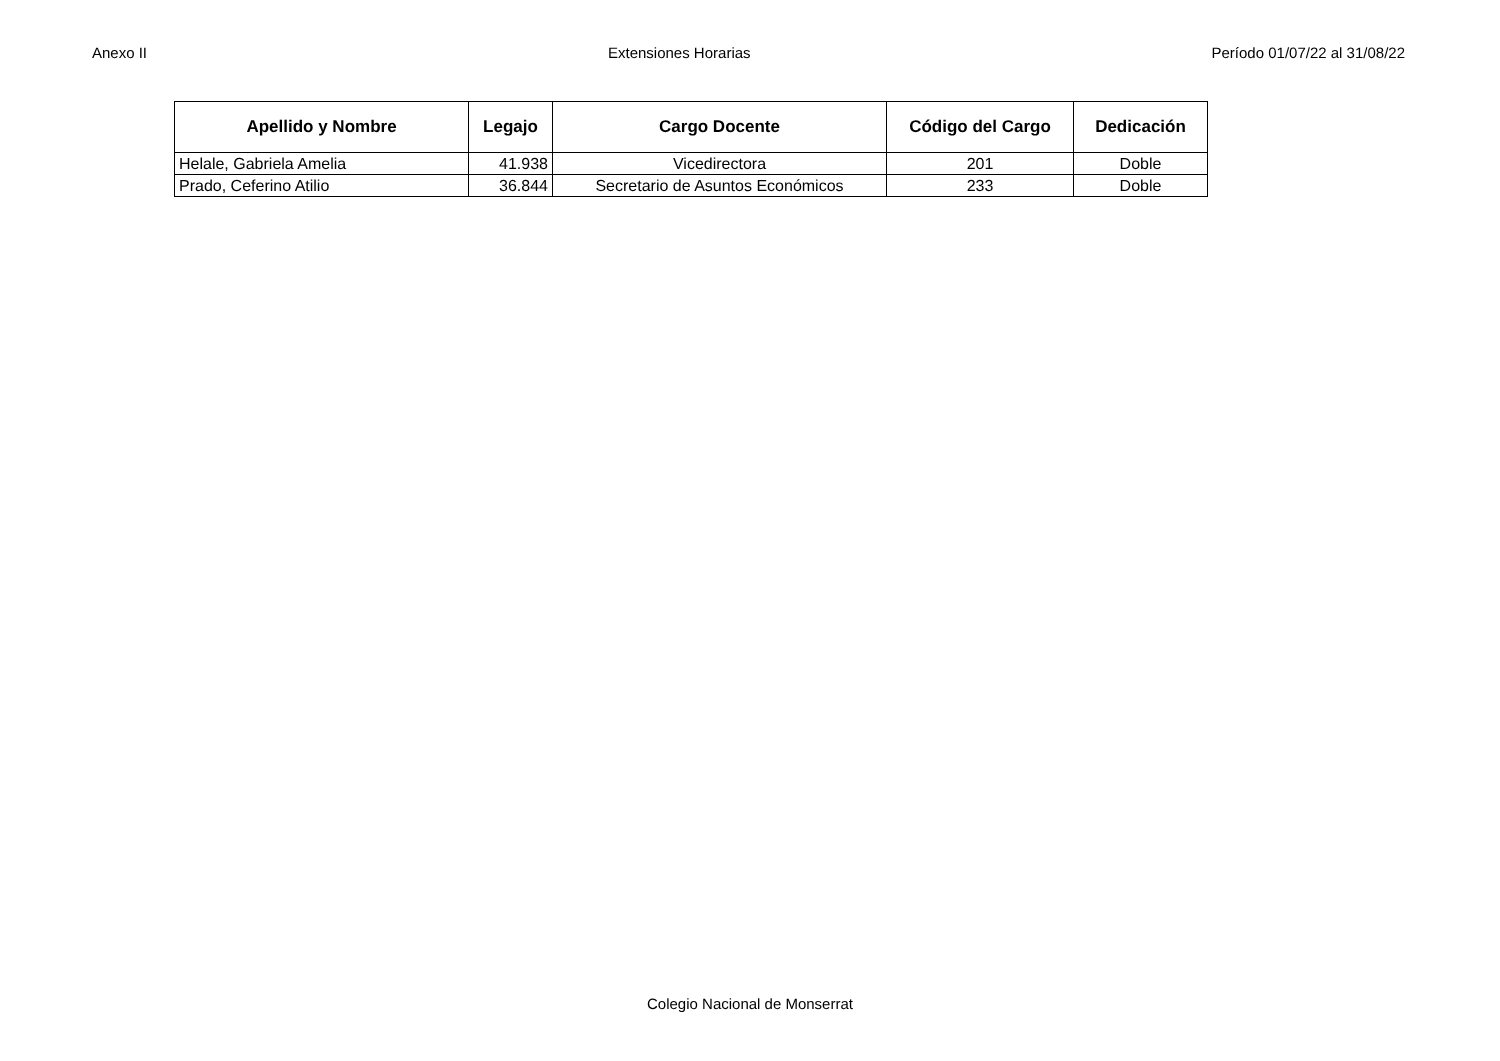Anexo II Extensiones Horarias Período 01/07/22 al 31/08/22
| Apellido y Nombre | Legajo | Cargo Docente | Código del Cargo | Dedicación |
| --- | --- | --- | --- | --- |
| Helale, Gabriela Amelia | 41.938 | Vicedirectora | 201 | Doble |
| Prado, Ceferino Atilio | 36.844 | Secretario de Asuntos Económicos | 233 | Doble |
Colegio Nacional de Monserrat